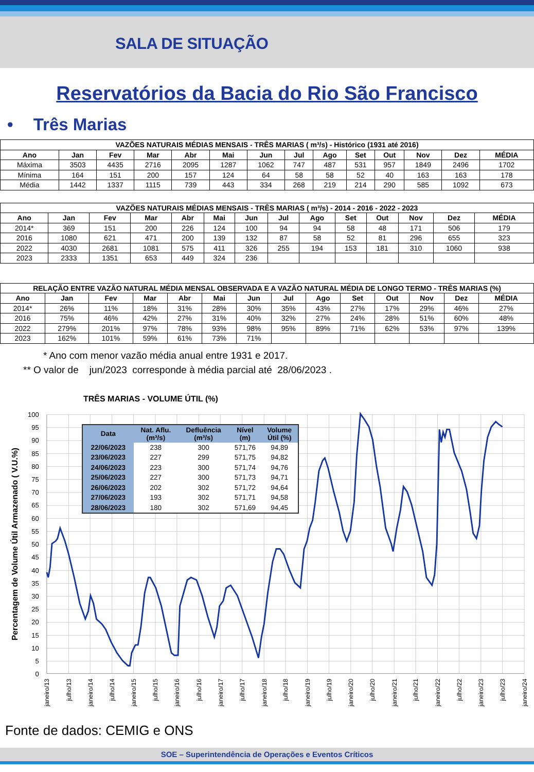SALA DE SITUAÇÃO
Reservatórios da Bacia do Rio São Francisco
• Três Marias
| VAZÕES NATURAIS MÉDIAS MENSAIS - TRÊS MARIAS ( m³/s) - Histórico (1931 até 2016) | | | | | | | | | | | | | |
| --- | --- | --- | --- | --- | --- | --- | --- | --- | --- | --- | --- | --- | --- |
| Ano | Jan | Fev | Mar | Abr | Mai | Jun | Jul | Ago | Set | Out | Nov | Dez | MÉDIA |
| Máxima | 3503 | 4435 | 2716 | 2095 | 1287 | 1062 | 747 | 487 | 531 | 957 | 1849 | 2496 | 1702 |
| Mínima | 164 | 151 | 200 | 157 | 124 | 64 | 58 | 58 | 52 | 40 | 163 | 163 | 178 |
| Média | 1442 | 1337 | 1115 | 739 | 443 | 334 | 268 | 219 | 214 | 290 | 585 | 1092 | 673 |
| VAZÕES NATURAIS MÉDIAS MENSAIS - TRÊS MARIAS ( m³/s) - 2014 - 2016 - 2022 - 2023 | | | | | | | | | | | | | |
| --- | --- | --- | --- | --- | --- | --- | --- | --- | --- | --- | --- | --- | --- |
| Ano | Jan | Fev | Mar | Abr | Mai | Jun | Jul | Ago | Set | Out | Nov | Dez | MÉDIA |
| 2014* | 369 | 151 | 200 | 226 | 124 | 100 | 94 | 94 | 58 | 48 | 171 | 506 | 179 |
| 2016 | 1080 | 621 | 471 | 200 | 139 | 132 | 87 | 58 | 52 | 81 | 296 | 655 | 323 |
| 2022 | 4030 | 2681 | 1081 | 575 | 411 | 326 | 255 | 194 | 153 | 181 | 310 | 1060 | 938 |
| 2023 | 2333 | 1351 | 653 | 449 | 324 | 236 | | | | | | | |
| RELAÇÃO ENTRE VAZÃO NATURAL MÉDIA MENSAL OBSERVADA E A VAZÃO NATURAL MÉDIA DE LONGO TERMO - TRÊS MARIAS (%) | | | | | | | | | | | | | |
| --- | --- | --- | --- | --- | --- | --- | --- | --- | --- | --- | --- | --- | --- |
| Ano | Jan | Fev | Mar | Abr | Mai | Jun | Jul | Ago | Set | Out | Nov | Dez | MÉDIA |
| 2014* | 26% | 11% | 18% | 31% | 28% | 30% | 35% | 43% | 27% | 17% | 29% | 46% | 27% |
| 2016 | 75% | 46% | 42% | 27% | 31% | 40% | 32% | 27% | 24% | 28% | 51% | 60% | 48% |
| 2022 | 279% | 201% | 97% | 78% | 93% | 98% | 95% | 89% | 71% | 62% | 53% | 97% | 139% |
| 2023 | 162% | 101% | 59% | 61% | 73% | 71% | | | | | | | |
* Ano com menor vazão média anual entre 1931 e 2017.
** O valor de jun/2023 corresponde à média parcial até 28/06/2023 .
100
95
90
85
80
75
70
65
60
55
50
45
40
35
30
25
20
15
10
5
0
janeiro/13
julho/13
janeiro/14
julho/14
janeiro/15
julho/15
janeiro/16
julho/16
janeiro/17
julho/17
janeiro/18
julho/18
janeiro/19
julho/19
janeiro/20
julho/20
janeiro/21
julho/21
janeiro/22
julho/22
janeiro/23
julho/23
janeiro/24
Percentagem de Volume Útil Armazenado ( V.U.%)
TRÊS MARIAS - VOLUME ÚTIL (%)
| Data | Nat. Aflu. (m³/s) | Defluência (m³/s) | Nível (m) | Volume Útil (%) |
| --- | --- | --- | --- | --- |
| 22/06/2023 | 238 | 300 | 571,76 | 94,89 |
| 23/06/2023 | 227 | 299 | 571,75 | 94,82 |
| 24/06/2023 | 223 | 300 | 571,74 | 94,76 |
| 25/06/2023 | 227 | 300 | 571,73 | 94,71 |
| 26/06/2023 | 202 | 302 | 571,72 | 94,64 |
| 27/06/2023 | 193 | 302 | 571,71 | 94,58 |
| 28/06/2023 | 180 | 302 | 571,69 | 94,45 |
Fonte de dados: CEMIG e ONS
SOE – Superintendência de Operações e Eventos Críticos